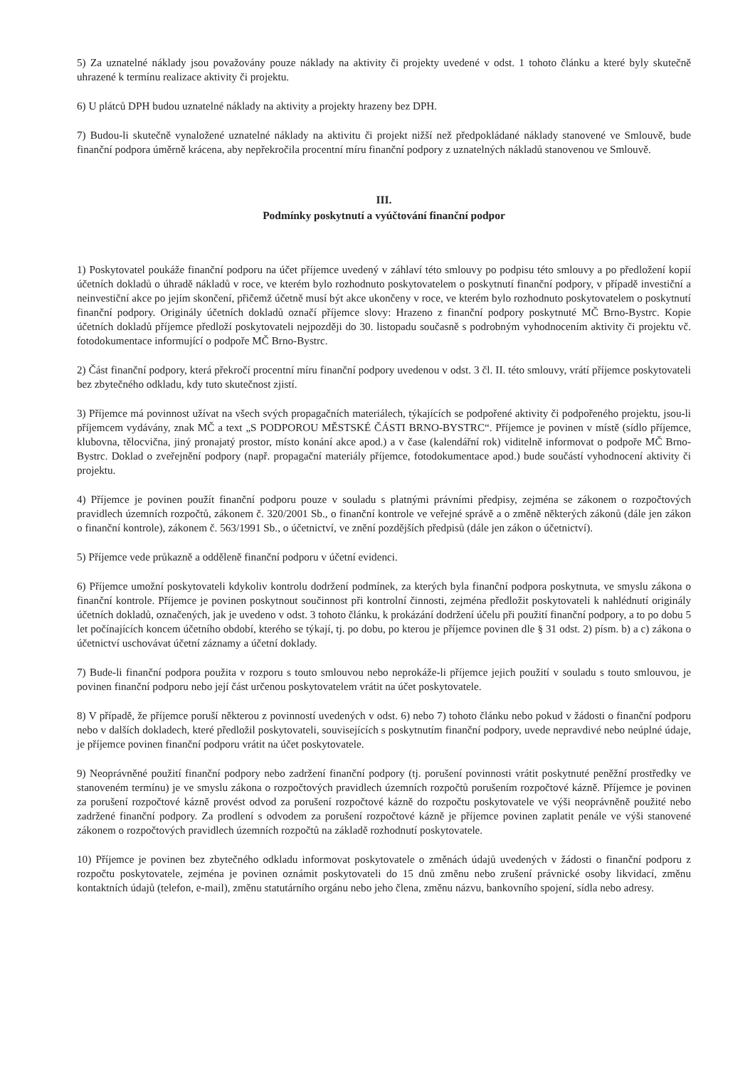5) Za uznatelné náklady jsou považovány pouze náklady na aktivity či projekty uvedené v odst. 1 tohoto článku a které byly skutečně uhrazené k termínu realizace aktivity či projektu.
6) U plátců DPH budou uznatelné náklady na aktivity a projekty hrazeny bez DPH.
7) Budou-li skutečně vynaložené uznatelné náklady na aktivitu či projekt nižší než předpokládané náklady stanovené ve Smlouvě, bude finanční podpora úměrně krácena, aby nepřekročila procentní míru finanční podpory z uznatelných nákladů stanovenou ve Smlouvě.
III.
Podmínky poskytnutí a vyúčtování finanční podpor
1) Poskytovatel poukáže finanční podporu na účet příjemce uvedený v záhlaví této smlouvy po podpisu této smlouvy a po předložení kopií účetních dokladů o úhradě nákladů v roce, ve kterém bylo rozhodnuto poskytovatelem o poskytnutí finanční podpory, v případě investiční a neinvestiční akce po jejím skončení, přičemž účetně musí být akce ukončeny v roce, ve kterém bylo rozhodnuto poskytovatelem o poskytnutí finanční podpory. Originály účetních dokladů označí příjemce slovy: Hrazeno z finanční podpory poskytnuté MČ Brno-Bystrc. Kopie účetních dokladů příjemce předloží poskytovateli nejpozději do 30. listopadu současně s podrobným vyhodnocením aktivity či projektu vč. fotodokumentace informující o podpoře MČ Brno-Bystrc.
2) Část finanční podpory, která překročí procentní míru finanční podpory uvedenou v odst. 3 čl. II. této smlouvy, vrátí příjemce poskytovateli bez zbytečného odkladu, kdy tuto skutečnost zjistí.
3) Příjemce má povinnost užívat na všech svých propagačních materiálech, týkajících se podpořené aktivity či podpořeného projektu, jsou-li příjemcem vydávány, znak MČ a text „S PODPOROU MĚSTSKÉ ČÁSTI BRNO-BYSTRC“. Příjemce je povinen v místě (sídlo příjemce, klubovna, tělocvična, jiný pronajatý prostor, místo konání akce apod.) a v čase (kalendářní rok) viditelně informovat o podpoře MČ Brno-Bystrc. Doklad o zveřejnění podpory (např. propagační materiály příjemce, fotodokumentace apod.) bude součástí vyhodnocení aktivity či projektu.
4) Příjemce je povinen použít finanční podporu pouze v souladu s platnými právními předpisy, zejména se zákonem o rozpočtových pravidlech územních rozpočtů, zákonem č. 320/2001 Sb., o finanční kontrole ve veřejné správě a o změně některých zákonů (dále jen zákon o finanční kontrole), zákonem č. 563/1991 Sb., o účetnictví, ve znění pozdějších předpisů (dále jen zákon o účetnictví).
5) Příjemce vede průkazně a odděleně finanční podporu v účetní evidenci.
6) Příjemce umožní poskytovateli kdykoliv kontrolu dodržení podmínek, za kterých byla finanční podpora poskytnuta, ve smyslu zákona o finanční kontrole. Příjemce je povinen poskytnout součinnost při kontrolní činnosti, zejména předložit poskytovateli k nahlédnutí originály účetních dokladů, označených, jak je uvedeno v odst. 3 tohoto článku, k prokázání dodržení účelu při použití finanční podpory, a to po dobu 5 let počínajících koncem účetního období, kterého se týkají, tj. po dobu, po kterou je příjemce povinen dle § 31 odst. 2) písm. b) a c) zákona o účetnictví uschovávat účetní záznamy a účetní doklady.
7) Bude-li finanční podpora použita v rozporu s touto smlouvou nebo neprokáže-li příjemce jejich použití v souladu s touto smlouvou, je povinen finanční podporu nebo její část určenou poskytovatelem vrátit na účet poskytovatele.
8) V případě, že příjemce poruší některou z povinností uvedených v odst. 6) nebo 7) tohoto článku nebo pokud v žádosti o finanční podporu nebo v dalších dokladech, které předložil poskytovateli, souvisejících s poskytnutím finanční podpory, uvede nepravdivé nebo neúplné údaje, je příjemce povinen finanční podporu vrátit na účet poskytovatele.
9) Neoprávněné použití finanční podpory nebo zadržení finanční podpory (tj. porušení povinnosti vrátit poskytnuté peněžní prostředky ve stanoveném termínu) je ve smyslu zákona o rozpočtových pravidlech územních rozpočtů porušením rozpočtové kázně. Příjemce je povinen za porušení rozpočtové kázně provést odvod za porušení rozpočtové kázně do rozpočtu poskytovatele ve výši neoprávněně použité nebo zadržené finanční podpory. Za prodlení s odvodem za porušení rozpočtové kázně je příjemce povinen zaplatit penále ve výši stanovené zákonem o rozpočtových pravidlech územních rozpočtů na základě rozhodnutí poskytovatele.
10) Příjemce je povinen bez zbytečného odkladu informovat poskytovatele o změnách údajů uvedených v žádosti o finanční podporu z rozpočtu poskytovatele, zejména je povinen oznámit poskytovateli do 15 dnů změnu nebo zrušení právnické osoby likvidací, změnu kontaktních údajů (telefon, e-mail), změnu statutárního orgánu nebo jeho člena, změnu názvu, bankovního spojení, sídla nebo adresy.